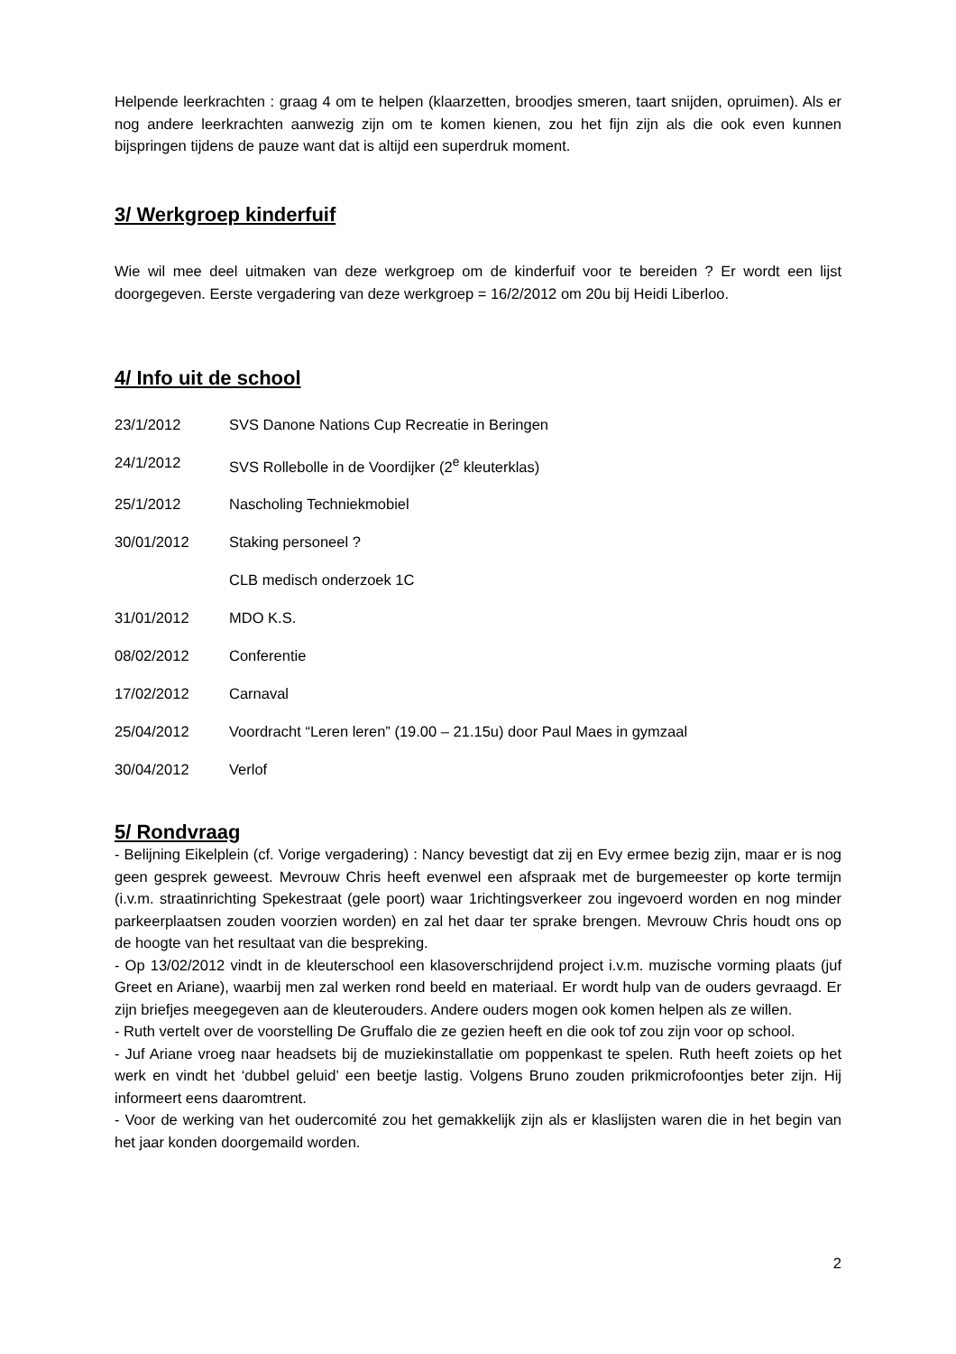Helpende leerkrachten : graag 4 om te helpen (klaarzetten, broodjes smeren, taart snijden, opruimen). Als er nog andere leerkrachten aanwezig zijn om te komen kienen, zou het fijn zijn als die ook even kunnen bijspringen tijdens de pauze want dat is altijd een superdruk moment.
3/ Werkgroep kinderfuif
Wie wil mee deel uitmaken van deze werkgroep om de kinderfuif voor te bereiden ? Er wordt een lijst doorgegeven. Eerste vergadering van deze werkgroep = 16/2/2012 om 20u bij Heidi Liberloo.
4/ Info uit de school
23/1/2012 SVS Danone Nations Cup Recreatie in Beringen
24/1/2012 SVS Rollebolle in de Voordijker (2<sup>e</sup> kleuterklas)
25/1/2012 Nascholing Techniekmobiel
30/01/2012 Staking personeel ?
CLB medisch onderzoek 1C
31/01/2012 MDO K.S.
08/02/2012 Conferentie
17/02/2012 Carnaval
25/04/2012 Voordracht “Leren leren” (19.00 – 21.15u) door Paul Maes in gymzaal
30/04/2012 Verlof
5/ Rondvraag
- Belijning Eikelplein (cf. Vorige vergadering) : Nancy bevestigt dat zij en Evy ermee bezig zijn, maar er is nog geen gesprek geweest. Mevrouw Chris heeft evenwel een afspraak met de burgemeester op korte termijn (i.v.m. straatinrichting Spekestraat (gele poort) waar 1richtingsverkeer zou ingevoerd worden en nog minder parkeerplaatsen zouden voorzien worden) en zal het daar ter sprake brengen. Mevrouw Chris houdt ons op de hoogte van het resultaat van die bespreking.
- Op 13/02/2012 vindt in de kleuterschool een klasoverschrijdend project i.v.m. muzische vorming plaats (juf Greet en Ariane), waarbij men zal werken rond beeld en materiaal. Er wordt hulp van de ouders gevraagd. Er zijn briefjes meegegeven aan de kleuterouders. Andere ouders mogen ook komen helpen als ze willen.
- Ruth vertelt over de voorstelling De Gruffalo die ze gezien heeft en die ook tof zou zijn voor op school.
- Juf Ariane vroeg naar headsets bij de muziekinstallatie om poppenkast te spelen. Ruth heeft zoiets op het werk en vindt het ‘dubbel geluid’ een beetje lastig. Volgens Bruno zouden prikmicrofoontjes beter zijn. Hij informeert eens daaromtrent.
- Voor de werking van het oudercomité zou het gemakkelijk zijn als er klaslijsten waren die in het begin van het jaar konden doorgemaild worden.
2